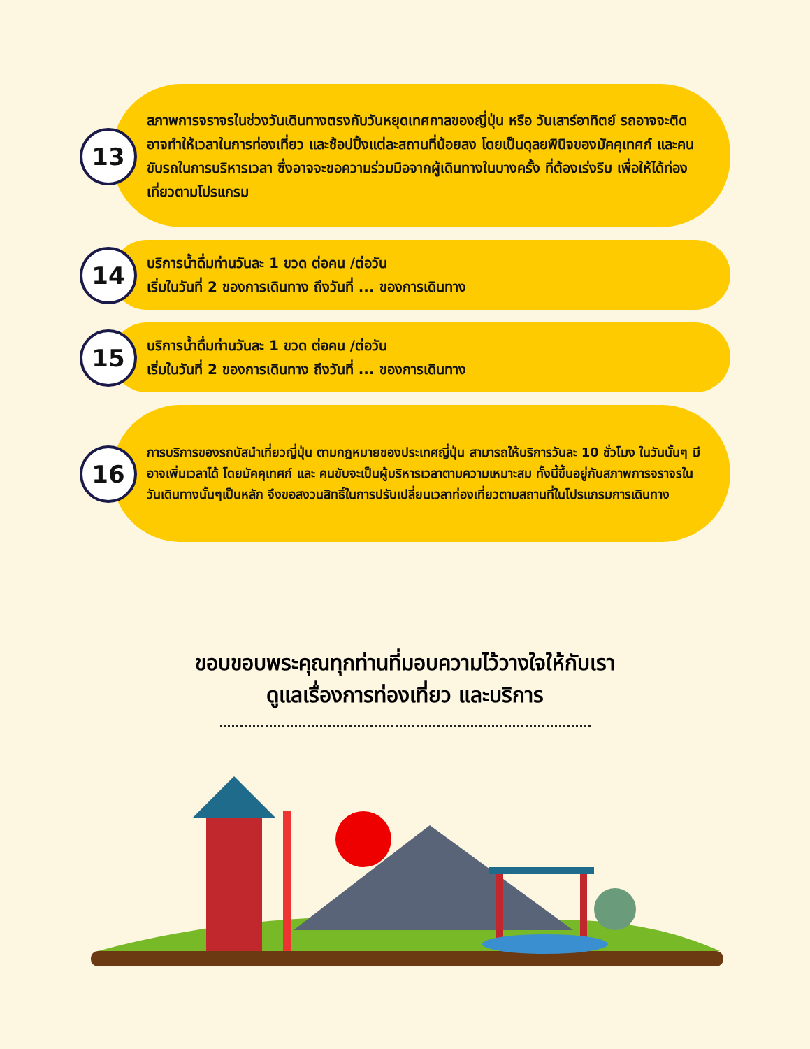13
สภาพการจราจรในช่วงวันเดินทางตรงกับวันหยุดเทศกาลของญี่ปุ่น หรือ วันเสาร์อาทิตย์ รถอาจจะติด อาจทำให้เวลาในการท่องเที่ยว และช้อปปิ้งแต่ละสถานที่น้อยลง โดยเป็นดุลยพินิจของมัคคุเทศก์ และคนขับรถในการบริหารเวลา ซึ่งอาจจะขอความร่วมมือจากผู้เดินทางในบางครั้ง ที่ต้องเร่งรีบ เพื่อให้ได้ท่องเที่ยวตามโปรแกรม
14
บริการน้ำดื่มท่านวันละ 1 ขวด ต่อคน /ต่อวัน
เริ่มในวันที่ 2 ของการเดินทาง ถึงวันที่ ... ของการเดินทาง
15
บริการน้ำดื่มท่านวันละ 1 ขวด ต่อคน /ต่อวัน
เริ่มในวันที่ 2 ของการเดินทาง ถึงวันที่ ... ของการเดินทาง
16
การบริการของรถบัสนำเที่ยวญี่ปุ่น ตามกฎหมายของประเทศญี่ปุ่น สามารถให้บริการวันละ 10 ชั่วโมง ในวันนั้นๆ มีอาจเพิ่มเวลาได้ โดยมัคคุเทศก์ และ คนขับจะเป็นผู้บริหารเวลาตามความเหมาะสม ทั้งนี้ขึ้นอยู่กับสภาพการจราจรในวันเดินทางนั้นๆเป็นหลัก จึงขอสงวนสิทธิ์ในการปรับเปลี่ยนเวลาท่องเที่ยวตามสถานที่ในโปรแกรมการเดินทาง
ขอบขอบพระคุณทุกท่านที่มอบความไว้วางใจให้กับเรา
ดูแลเรื่องการท่องเที่ยว และบริการ